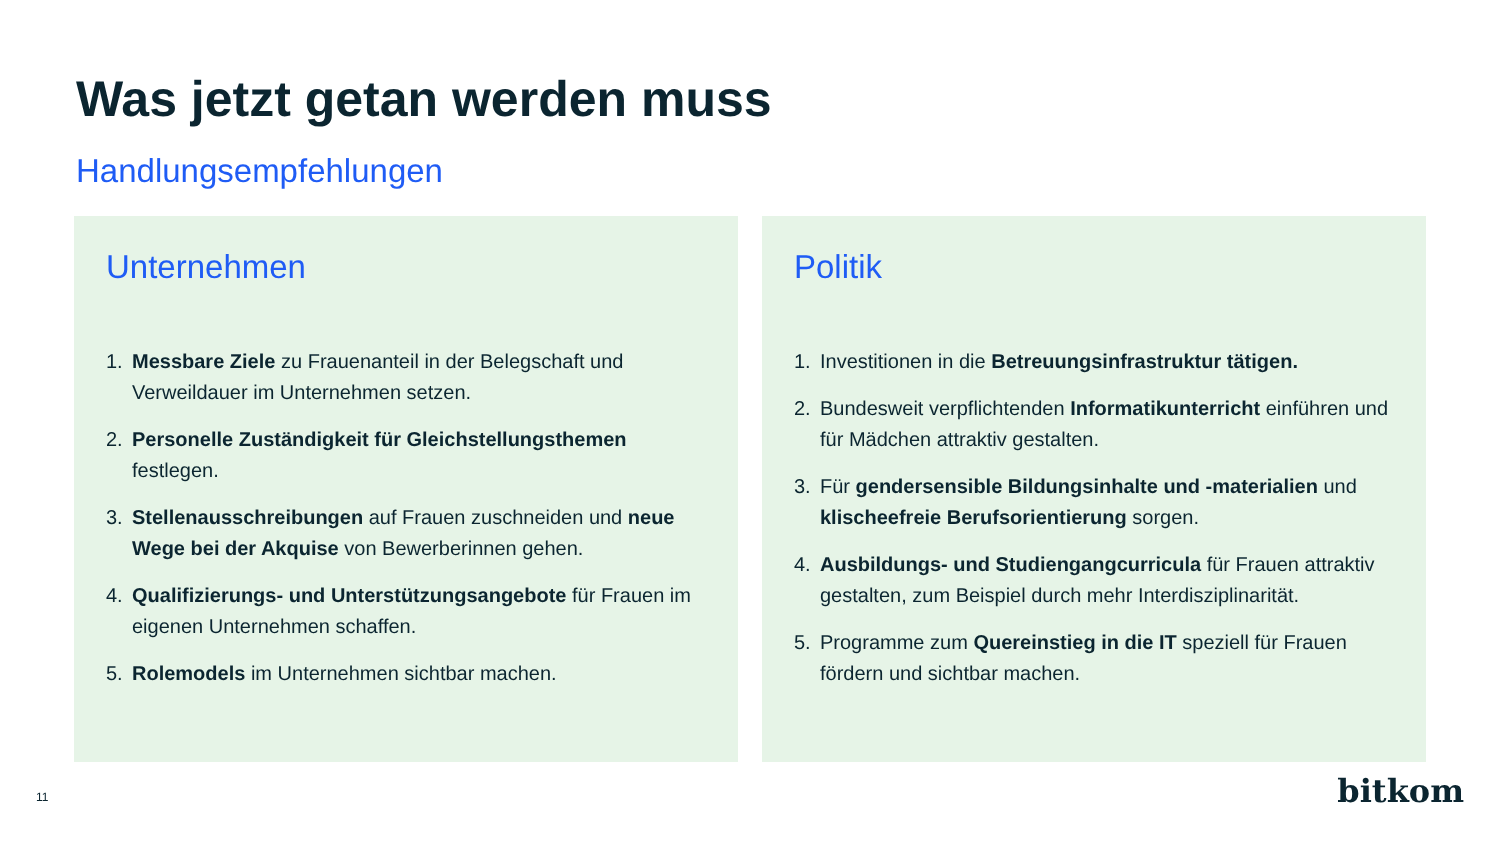Was jetzt getan werden muss
Handlungsempfehlungen
Unternehmen
1. Messbare Ziele zu Frauenanteil in der Belegschaft und Verweildauer im Unternehmen setzen.
2. Personelle Zuständigkeit für Gleichstellungsthemen festlegen.
3. Stellenausschreibungen auf Frauen zuschneiden und neue Wege bei der Akquise von Bewerberinnen gehen.
4. Qualifizierungs- und Unterstützungsangebote für Frauen im eigenen Unternehmen schaffen.
5. Rolemodels im Unternehmen sichtbar machen.
Politik
1. Investitionen in die Betreuungsinfrastruktur tätigen.
2. Bundesweit verpflichtenden Informatikunterricht einführen und für Mädchen attraktiv gestalten.
3. Für gendersensible Bildungsinhalte und -materialien und klischeefreie Berufsorientierung sorgen.
4. Ausbildungs- und Studiengangcurricula für Frauen attraktiv gestalten, zum Beispiel durch mehr Interdisziplinarität.
5. Programme zum Quereinstieg in die IT speziell für Frauen fördern und sichtbar machen.
11 bitkom